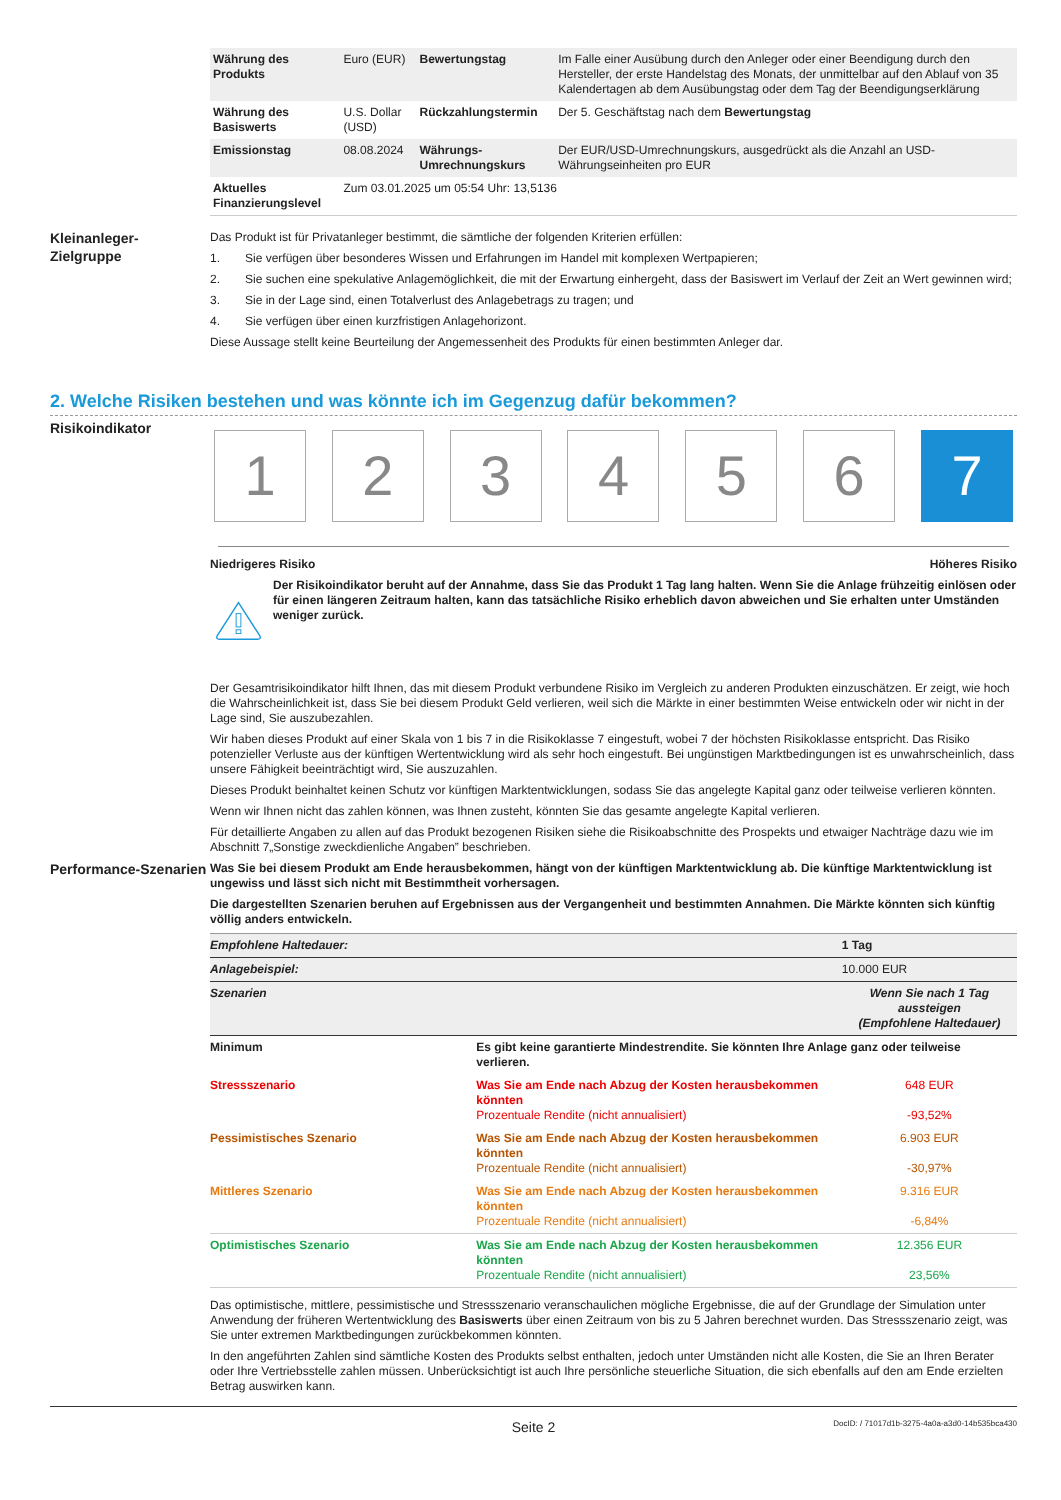| Währung des Produkts | Euro (EUR) | Bewertungstag | Im Falle einer Ausübung durch den Anleger oder einer Beendigung durch den Hersteller, der erste Handelstag des Monats, der unmittelbar auf den Ablauf von 35 Kalendertagen ab dem Ausübungstag oder dem Tag der Beendigungserklärung |
| Währung des Basiswerts | U.S. Dollar (USD) | Rückzahlungstermin | Der 5. Geschäftstag nach dem Bewertungstag |
| Emissionstag | 08.08.2024 | Währungs-Umrechnungskurs | Der EUR/USD-Umrechnungskurs, ausgedrückt als die Anzahl an USD-Währungseinheiten pro EUR |
| Aktuelles Finanzierungslevel | Zum 03.01.2025 um 05:54 Uhr: 13,5136 | | |
Kleinanleger-Zielgruppe
Das Produkt ist für Privatanleger bestimmt, die sämtliche der folgenden Kriterien erfüllen:
1. Sie verfügen über besonderes Wissen und Erfahrungen im Handel mit komplexen Wertpapieren;
2. Sie suchen eine spekulative Anlagemöglichkeit, die mit der Erwartung einhergeht, dass der Basiswert im Verlauf der Zeit an Wert gewinnen wird;
3. Sie in der Lage sind, einen Totalverlust des Anlagebetrags zu tragen; und
4. Sie verfügen über einen kurzfristigen Anlagehorizont.
Diese Aussage stellt keine Beurteilung der Angemessenheit des Produkts für einen bestimmten Anleger dar.
2. Welche Risiken bestehen und was könnte ich im Gegenzug dafür bekommen?
Risikoindikator
1 2 3 4 5 6 7
Niedrigeres Risiko Höheres Risiko
Der Risikoindikator beruht auf der Annahme, dass Sie das Produkt 1 Tag lang halten. Wenn Sie die Anlage frühzeitig einlösen oder für einen längeren Zeitraum halten, kann das tatsächliche Risiko erheblich davon abweichen und Sie erhalten unter Umständen weniger zurück.
Der Gesamtrisikoindikator hilft Ihnen, das mit diesem Produkt verbundene Risiko im Vergleich zu anderen Produkten einzuschätzen. Er zeigt, wie hoch die Wahrscheinlichkeit ist, dass Sie bei diesem Produkt Geld verlieren, weil sich die Märkte in einer bestimmten Weise entwickeln oder wir nicht in der Lage sind, Sie auszubezahlen.
Wir haben dieses Produkt auf einer Skala von 1 bis 7 in die Risikoklasse 7 eingestuft, wobei 7 der höchsten Risikoklasse entspricht. Das Risiko potenzieller Verluste aus der künftigen Wertentwicklung wird als sehr hoch eingestuft. Bei ungünstigen Marktbedingungen ist es unwahrscheinlich, dass unsere Fähigkeit beeinträchtigt wird, Sie auszuzahlen.
Dieses Produkt beinhaltet keinen Schutz vor künftigen Marktentwicklungen, sodass Sie das angelegte Kapital ganz oder teilweise verlieren könnten.
Wenn wir Ihnen nicht das zahlen können, was Ihnen zusteht, könnten Sie das gesamte angelegte Kapital verlieren.
Für detaillierte Angaben zu allen auf das Produkt bezogenen Risiken siehe die Risikoabschnitte des Prospekts und etwaiger Nachträge dazu wie im Abschnitt 7„Sonstige zweckdienliche Angaben” beschrieben.
Performance-Szenarien
Was Sie bei diesem Produkt am Ende herausbekommen, hängt von der künftigen Marktentwicklung ab. Die künftige Marktentwicklung ist ungewiss und lässt sich nicht mit Bestimmtheit vorhersagen.
Die dargestellten Szenarien beruhen auf Ergebnissen aus der Vergangenheit und bestimmten Annahmen. Die Märkte könnten sich künftig völlig anders entwickeln.
| Empfohlene Haltedauer: | | 1 Tag |
| Anlagebeispiel: | | 10.000 EUR |
| Szenarien | | Wenn Sie nach 1 Tag aussteigen (Empfohlene Haltedauer) |
| Minimum | Es gibt keine garantierte Mindestrendite. Sie könnten Ihre Anlage ganz oder teilweise verlieren. | |
| Stressszenario | Was Sie am Ende nach Abzug der Kosten herausbekommen könnten Prozentuale Rendite (nicht annualisiert) | 648 EUR -93,52% |
| Pessimistisches Szenario | Was Sie am Ende nach Abzug der Kosten herausbekommen könnten Prozentuale Rendite (nicht annualisiert) | 6.903 EUR -30,97% |
| Mittleres Szenario | Was Sie am Ende nach Abzug der Kosten herausbekommen könnten Prozentuale Rendite (nicht annualisiert) | 9.316 EUR -6,84% |
| Optimistisches Szenario | Was Sie am Ende nach Abzug der Kosten herausbekommen könnten Prozentuale Rendite (nicht annualisiert) | 12.356 EUR 23,56% |
Das optimistische, mittlere, pessimistische und Stressszenario veranschaulichen mögliche Ergebnisse, die auf der Grundlage der Simulation unter Anwendung der früheren Wertentwicklung des Basiswerts über einen Zeitraum von bis zu 5 Jahren berechnet wurden. Das Stressszenario zeigt, was Sie unter extremen Marktbedingungen zurückbekommen könnten.
In den angeführten Zahlen sind sämtliche Kosten des Produkts selbst enthalten, jedoch unter Umständen nicht alle Kosten, die Sie an Ihren Berater oder Ihre Vertriebsstelle zahlen müssen. Unberücksichtigt ist auch Ihre persönliche steuerliche Situation, die sich ebenfalls auf den am Ende erzielten Betrag auswirken kann.
Seite 2 DocID: / 71017d1b-3275-4a0a-a3d0-14b535bca430